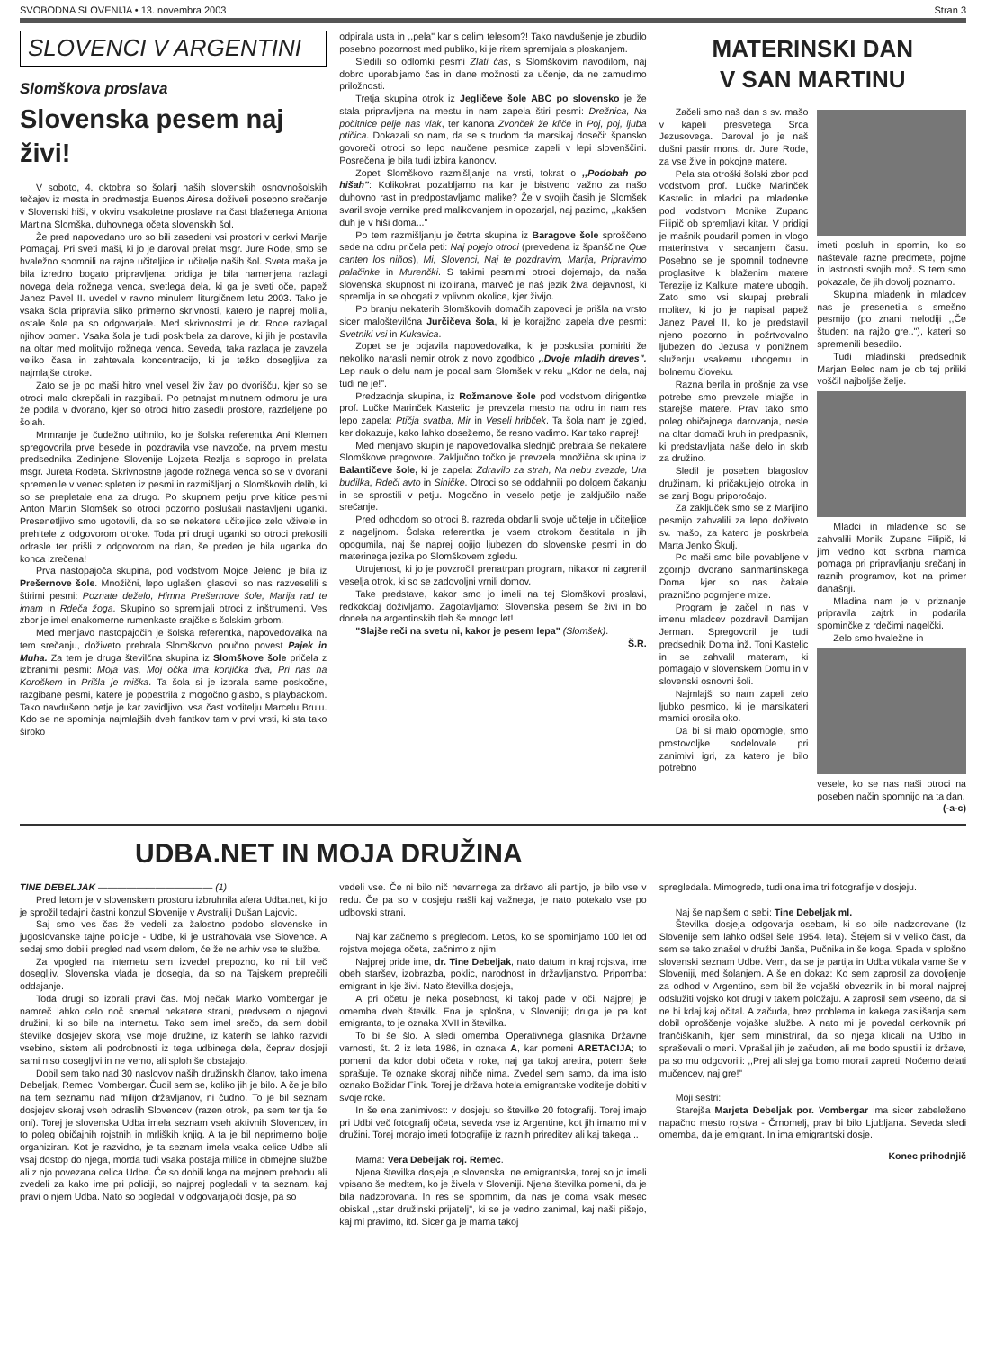SVOBODNA SLOVENIJA • 13. novembra 2003 Stran 3
SLOVENCI V ARGENTINI
Slomškova proslava
Slovenska pesem naj živi!
V soboto, 4. oktobra so šolarji naših slovenskih osnovnošolskih tečajev iz mesta in predmestja Buenos Airesa doživeli posebno srečanje v Slovenski hiši, v okviru vsakoletne proslave na čast blaženega Antona Martina Slomška, duhovnega očeta slovenskih šol.
Že pred napovedano uro so bili zasedeni vsi prostori v cerkvi Marije Pomagaj. Pri sveti maši, ki jo je daroval prelat msgr. Jure Rode, smo se hvaležno spomnili na rajne učiteljice in učitelje naših šol. Sveta maša je bila izredno bogato pripravljena: pridiga je bila namenjena razlagi novega dela rožnega venca, svetlega dela, ki ga je sveti oče, papež Janez Pavel II. uvedel v ravno minulem liturgičnem letu 2003. Tako je vsaka šola pripravila sliko primerno skrivnosti, katero je naprej molila, ostale šole pa so odgovarjale. Med skrivnostmi je dr. Rode razlagal njihov pomen. Vsaka šola je tudi poskrbela za darove, ki jih je postavila na oltar med molitvijo rožnega venca. Seveda, taka razlaga je zavzela veliko časa in zahtevala koncentracijo, ki je težko dosegljiva za najmlajše otroke.
Zato se je po maši hitro vnel vesel živ žav po dvorišču, kjer so se otroci malo okrepčali in razgibali. Po petnajst minutnem odmoru je ura že podila v dvorano, kjer so otroci hitro zasedli prostore, razdeljene po šolah.
Mrmranje je čudežno utihnilo, ko je šolska referentka Ani Klemen spregovorila prve besede in pozdravila vse navzoče, na prvem mestu predsednika Zedinjene Slovenije Lojzeta Rezlja s soprogo in prelata msgr. Jureta Rodeta. Skrivnostne jagode rožnega venca so se v dvorani spremenile v venec spleten iz pesmi in razmišljanj o Slomškovih delih, ki so se prepletale ena za drugo. Po skupnem petju prve kitice pesmi Anton Martin Slomšek so otroci pozorno poslušali nastavljeni uganki. Presenetljivo smo ugotovili, da so se nekatere učiteljice zelo vživele in prehitele z odgovorom otroke. Toda pri drugi uganki so otroci prekosili odrasle ter prišli z odgovorom na dan, še preden je bila uganka do konca izrečena!
Prva nastopajoča skupina, pod vodstvom Mojce Jelenc, je bila iz Prešernove šole. Množični, lepo uglašeni glasovi, so nas razveselili s štirimi pesmi: Poznate deželo, Himna Prešernove šole, Marija rad te imam in Rdeča žoga. Skupino so spremljali otroci z inštrumenti. Ves zbor je imel enakomerne rumenkaste srajčke s šolskim grbom.
Med menjavo nastopajočih je šolska referentka, napovedovalka na tem srečanju, doživeto prebrala Slomškovo poučno povest Pajek in Muha. Za tem je druga številčna skupina iz Slomškove šole pričela z izbranimi pesmi: Moja vas, Moj očka ima konjička dva, Pri nas na Koroškem in Prišla je miška. Ta šola si je izbrala same poskočne, razgibane pesmi, katere je popestrila z mogočno glasbo, s playbackom. Tako navdušeno petje je kar zavidljivo, vsa čast voditelju Marcelu Brulu. Kdo se ne spominja najmlajših dveh fantkov tam v prvi vrsti, ki sta tako široko
odpirala usta in ,,pela" kar s celim telesom?! Tako navdušenje je zbudilo posebno pozornost med publiko, ki je ritem spremljala s ploskanjem.
Sledili so odlomki pesmi Zlati čas, s Slomškovim navodilom, naj dobro uporabljamo čas in dane možnosti za učenje, da ne zamudimo priložnosti.
Tretja skupina otrok iz Jegličeve šole ABC po slovensko je že stala pripravljena na mestu in nam zapela štiri pesmi: Drežnica, Na počitnice pelje nas vlak, ter kanona Zvonček že kliče in Poj, poj, ljuba ptičica. Dokazali so nam, da se s trudom da marsikaj doseči: špansko govoreči otroci so lepo naučene pesmice zapeli v lepi slovenščini. Posrečena je bila tudi izbira kanonov.
Zopet Slomškovo razmišljanje na vrsti, tokrat o ,,Podobah po hišah": Kolikokrat pozabljamo na kar je bistveno važno za našo duhovno rast in predpostavljamo malike? Že v svojih časih je Slomšek svaril svoje vernike pred malikovanjem in opozarjal, naj pazimo, ,,kakšen duh je v hiši doma..."
Po tem razmišljanju je četrta skupina iz Baragove šole sproščeno sede na odru pričela peti: Naj pojejo otroci (prevedena iz španščine Que canten los niños), Mi, Slovenci, Naj te pozdravim, Marija, Pripravimo palačinke in Murenčki. S takimi pesmimi otroci dojemajo, da naša slovenska skupnost ni izolirana, marveč je naš jezik živa dejavnost, ki spremlja in se obogati z vplivom okolice, kjer živijo.
Po branju nekaterih Slomškovih domačih zapovedi je prišla na vrsto sicer maloštevilčna Jurčičeva šola, ki je korajžno zapela dve pesmi: Svetniki vsi in Kukavica.
Zopet se je pojavila napovedovalka, ki je poskusila pomiriti že nekoliko narasli nemir otrok z novo zgodbico ,,Dvoje mladih dreves". Lep nauk o delu nam je podal sam Slomšek v reku ,,Kdor ne dela, naj tudi ne je!".
Predzadnja skupina, iz Rožmanove šole pod vodstvom dirigentke prof. Lučke Marinček Kastelic, je prevzela mesto na odru in nam res lepo zapela: Ptičja svatba, Mir in Veseli hribček. Ta šola nam je zgled, ker dokazuje, kako lahko dosežemo, če resno vadimo. Kar tako naprej!
Med menjavo skupin je napovedovalka slednjič prebrala še nekatere Slomškove pregovore. Zaključno točko je prevzela množična skupina iz Balantičeve šole, ki je zapela: Zdravilo za strah, Na nebu zvezde, Ura budilka, Rdeči avto in Siničke. Otroci so se oddahnili po dolgem čakanju in se sprostili v petju. Mogočno in veselo petje je zaključilo naše srečanje.
Pred odhodom so otroci 8. razreda obdarili svoje učitelje in učiteljice z nageljnom. Šolska referentka je vsem otrokom čestitala in jih opogumila, naj še naprej gojijo ljubezen do slovenske pesmi in do materinega jezika po Slomškovem zgledu.
Utrujenost, ki jo je povzročil prenatrpan program, nikakor ni zagrenil veselja otrok, ki so se zadovoljni vrnili domov.
Take predstave, kakor smo jo imeli na tej Slomškovi proslavi, redkokdaj doživljamo. Zagotavljamo: Slovenska pesem še živi in bo donela na argentinskih tleh še mnogo let!
"Slajše reči na svetu ni, kakor je pesem lepa" (Slomšek).
Š.R.
MATERINSKI DAN
V SAN MARTINU
Začeli smo naš dan s sv. mašo v kapeli presvetega Srca Jezusovega. Daroval jo je naš dušni pastir mons. dr. Jure Rode, za vse žive in pokojne matere.
Pela sta otroški šolski zbor pod vodstvom prof. Lučke Marinček Kastelic in mladci pa mladenke pod vodstvom Monike Zupanc Filipič ob spremljavi kitar. V pridigi je mašnik poudaril pomen in vlogo materinstva v sedanjem času. Posebno se je spomnil todnevne proglasitve k blaženim matere Terezije iz Kalkute, matere ubogih. Zato smo vsi skupaj prebrali molitev, ki jo je napisal papež Janez Pavel II, ko je predstavil njeno pozorno in požrtvovalno ljubezen do Jezusa v ponižnem služenju vsakemu ubogemu in bolnemu človeku.
Razna berila in prošnje za vse potrebe smo prevzele mlajše in starejše matere. Prav tako smo poleg običajnega darovanja, nesle na oltar domači kruh in predpasnik, ki predstavljata naše delo in skrb za družino.
Sledil je poseben blagoslov družinam, ki pričakujejo otroka in se zanj Bogu priporočajo.
Za zaključek smo se z Marijino pesmijo zahvalili za lepo doživeto sv. mašo, za katero je poskrbela Marta Jenko Škulj.
Po maši smo bile povabljene v zgornjo dvorano sanmartinskega Doma, kjer so nas čakale praznično pogrnjene mize.
Program je začel in nas v imenu mladcev pozdravil Damijan Jerman. Spregovoril je tudi predsednik Doma inž. Toni Kastelic in se zahvalil materam, ki pomagajo v slovenskem Domu in v slovenski osnovni šoli.
Najmlajši so nam zapeli zelo ljubko pesmico, ki je marsikateri mamici orosila oko.
Da bi si malo opomogle, smo prostovoljke sodelovale pri zanimivi igri, za katero je bilo potrebno
imeti posluh in spomin, ko so naštevale razne predmete, pojme in lastnosti svojih mož. S tem smo pokazale, če jih dovolj poznamo.
Skupina mladenk in mladcev nas je presenetila s smešno pesmijo (po znani melodiji ,,Če študent na rajžo gre.."), kateri so spremenili besedilo.
Tudi mladinski predsednik Marjan Belec nam je ob tej priliki voščil najboljše želje.
Mladci in mladenke so se zahvalili Moniki Zupanc Filipič, ki jim vedno kot skrbna mamica pomaga pri pripravljanju srečanj in raznih programov, kot na primer današnji.
Mladina nam je v priznanje pripravila zajtrk in podarila spominčke z rdečimi nagelčki.
Zelo smo hvaležne in
vesele, ko se nas naši otroci na poseben način spomnijo na ta dan.
(-a-c)
UDBA.NET IN MOJA DRUŽINA
TINE DEBELJAK ———————————— (1)
Pred letom je v slovenskem prostoru izbruhnila afera Udba.net, ki jo je sprožil tedajni častni konzul Slovenije v Avstraliji Dušan Lajovic.
Saj smo ves čas že vedeli za žalostno podobo slovenske in jugoslovanske tajne policije - Udbe, ki je ustrahovala vse Slovence. A sedaj smo dobili pregled nad vsem delom, če že ne arhiv vse te službe.
Za vpogled na internetu sem izvedel prepozno, ko ni bil več dosegljiv. Slovenska vlada je dosegla, da so na Tajskem preprečili oddajanje.
Toda drugi so izbrali pravi čas. Moj nečak Marko Vombergar je namreč lahko celo noč snemal nekatere strani, predvsem o njegovi družini, ki so bile na internetu. Tako sem imel srečo, da sem dobil številke dosjejev skoraj vse moje družine, iz katerih se lahko razvidi vsebino, sistem ali podrobnosti iz tega udbinega dela, čeprav dosjeji sami niso dosegljivi in ne vemo, ali sploh še obstajajo.
Dobil sem tako nad 30 naslovov naših družinskih članov, tako imena Debeljak, Remec, Vombergar. Čudil sem se, koliko jih je bilo. A če je bilo na tem seznamu nad milijon državljanov, ni čudno. To je bil seznam dosjejev skoraj vseh odraslih Slovencev (razen otrok, pa sem ter tja še oni). Torej je slovenska Udba imela seznam vseh aktivnih Slovencev, in to poleg običajnih rojstnih in mrliških knjig. A ta je bil neprimerno bolje organiziran. Kot je razvidno, je ta seznam imela vsaka celice Udbe ali vsaj dostop do njega, morda tudi vsaka postaja milice in obmejne službe ali z njo povezana celica Udbe. Če so dobili koga na mejnem prehodu ali zvedeli za kako ime pri policiji, so najprej pogledali v ta seznam, kaj pravi o njem Udba. Nato so pogledali v odgovarjajoči dosje, pa so
vedeli vse. Če ni bilo nič nevarnega za državo ali partijo, je bilo vse v redu. Če pa so v dosjeju našli kaj važnega, je nato potekalo vse po udbovski strani.
Naj kar začnemo s pregledom. Letos, ko se spominjamo 100 let od rojstva mojega očeta, začnimo z njim.
Najprej pride ime, dr. Tine Debeljak, nato datum in kraj rojstva, ime obeh staršev, izobrazba, poklic, narodnost in državljanstvo. Pripomba: emigrant in kje živi. Nato številka dosjeja,
A pri očetu je neka posebnost, ki takoj pade v oči. Najprej je omemba dveh številk. Ena je splošna, v Sloveniji; druga je pa kot emigranta, to je oznaka XVII in številka.
To bi še šlo. A sledi omemba Operativnega glasnika Državne varnosti, št. 2 iz leta 1986, in oznaka A, kar pomeni ARETACIJA; to pomeni, da kdor dobi očeta v roke, naj ga takoj aretira, potem šele sprašuje. Te oznake skoraj nihče nima. Zvedel sem samo, da ima isto oznako Božidar Fink. Torej je država hotela emigrantske voditelje dobiti v svoje roke.
In še ena zanimivost: v dosjeju so številke 20 fotografij. Torej imajo pri Udbi več fotografij očeta, seveda vse iz Argentine, kot jih imamo mi v družini. Torej morajo imeti fotografije iz raznih prireditev ali kaj takega...
Mama: Vera Debeljak roj. Remec.
Njena številka dosjeja je slovenska, ne emigrantska, torej so jo imeli vpisano še medtem, ko je živela v Sloveniji. Njena številka pomeni, da je bila nadzorovana. In res se spomnim, da nas je doma vsak mesec obiskal ,,star družinski prijatelj", ki se je vedno zanimal, kaj naši pišejo, kaj mi pravimo, itd. Sicer ga je mama takoj
spregledala. Mimogrede, tudi ona ima tri fotografije v dosjeju.
Naj še napišem o sebi: Tine Debeljak ml.
Številka dosjeja odgovarja osebam, ki so bile nadzorovane (Iz Slovenije sem lahko odšel šele 1954. leta). Štejem si v veliko čast, da sem se tako znašel v družbi Janša, Pučnika in še koga. Spada v splošno slovenski seznam Udbe. Vem, da se je partija in Udba vtikala vame še v Sloveniji, med šolanjem. A še en dokaz: Ko sem zaprosil za dovoljenje za odhod v Argentino, sem bil že vojaški obveznik in bi moral najprej odslužiti vojsko kot drugi v takem položaju. A zaprosil sem vseeno, da si ne bi kdaj kaj očital. A začuda, brez problema in kakega zaslišanja sem dobil oproščenje vojaške službe. A nato mi je povedal cerkovnik pri frančiškanih, kjer sem ministriral, da so njega klicali na Udbo in spraševali o meni. Vprašal jih je začuden, ali me bodo spustili iz države, pa so mu odgovorili: ,,Prej ali slej ga bomo morali zapreti. Nočemo delati mučencev, naj gre!"
Moji sestri:
Starejša Marjeta Debeljak por. Vombergar ima sicer zabeleženo napačno mesto rojstva - Črnomelj, prav bi bilo Ljubljana. Seveda sledi omemba, da je emigrant. In ima emigrantski dosje.
Konec prihodnjič